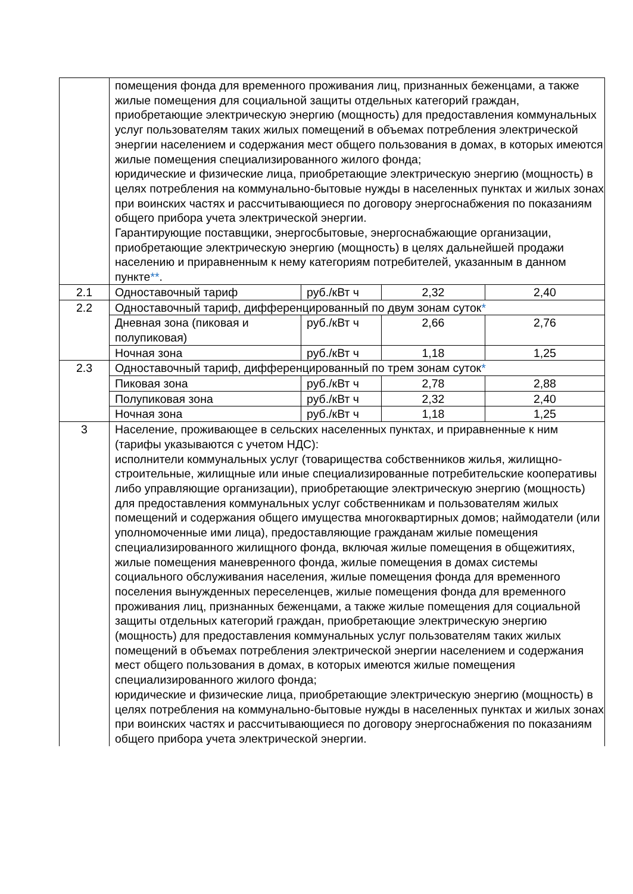| | помещения фонда для временного проживания лиц, признанных беженцами, а также жилые помещения для социальной защиты отдельных категорий граждан, приобретающие электрическую энергию (мощность) для предоставления коммунальных услуг пользователям таких жилых помещений в объемах потребления электрической энергии населением и содержания мест общего пользования в домах, в которых имеются жилые помещения специализированного жилого фонда; юридические и физические лица, приобретающие электрическую энергию (мощность) в целях потребления на коммунально-бытовые нужды в населенных пунктах и жилых зонах при воинских частях и рассчитывающиеся по договору энергоснабжения по показаниям общего прибора учета электрической энергии. Гарантирующие поставщики, энергосбытовые, энергоснабжающие организации, приобретающие электрическую энергию (мощность) в целях дальнейшей продажи населению и приравненным к нему категориям потребителей, указанным в данном пункте ** . | | | |
| 2.1 | Одноставочный тариф | руб./кВт ч | 2,32 | 2,40 |
| 2.2 | Одноставочный тариф, дифференцированный по двум зонам суток * | | | |
| | Дневная зона (пиковая и полупиковая) | руб./кВт ч | 2,66 | 2,76 |
| | Ночная зона | руб./кВт ч | 1,18 | 1,25 |
| 2.3 | Одноставочный тариф, дифференцированный по трем зонам суток * | | | |
| | Пиковая зона | руб./кВт ч | 2,78 | 2,88 |
| | Полупиковая зона | руб./кВт ч | 2,32 | 2,40 |
| | Ночная зона | руб./кВт ч | 1,18 | 1,25 |
| 3 | Население, проживающее в сельских населенных пунктах, и приравненные к ним (тарифы указываются с учетом НДС): исполнители коммунальных услуг (товарищества собственников жилья, жилищно-строительные, жилищные или иные специализированные потребительские кооперативы либо управляющие организации), приобретающие электрическую энергию (мощность) для предоставления коммунальных услуг собственникам и пользователям жилых помещений и содержания общего имущества многоквартирных домов; наймодатели (или уполномоченные ими лица), предоставляющие гражданам жилые помещения специализированного жилищного фонда, включая жилые помещения в общежитиях, жилые помещения маневренного фонда, жилые помещения в домах системы социального обслуживания населения, жилые помещения фонда для временного поселения вынужденных переселенцев, жилые помещения фонда для временного проживания лиц, признанных беженцами, а также жилые помещения для социальной защиты отдельных категорий граждан, приобретающие электрическую энергию (мощность) для предоставления коммунальных услуг пользователям таких жилых помещений в объемах потребления электрической энергии населением и содержания мест общего пользования в домах, в которых имеются жилые помещения специализированного жилого фонда; юридические и физические лица, приобретающие электрическую энергию (мощность) в целях потребления на коммунально-бытовые нужды в населенных пунктах и жилых зонах при воинских частях и рассчитывающиеся по договору энергоснабжения по показаниям общего прибора учета электрической энергии. | | | |